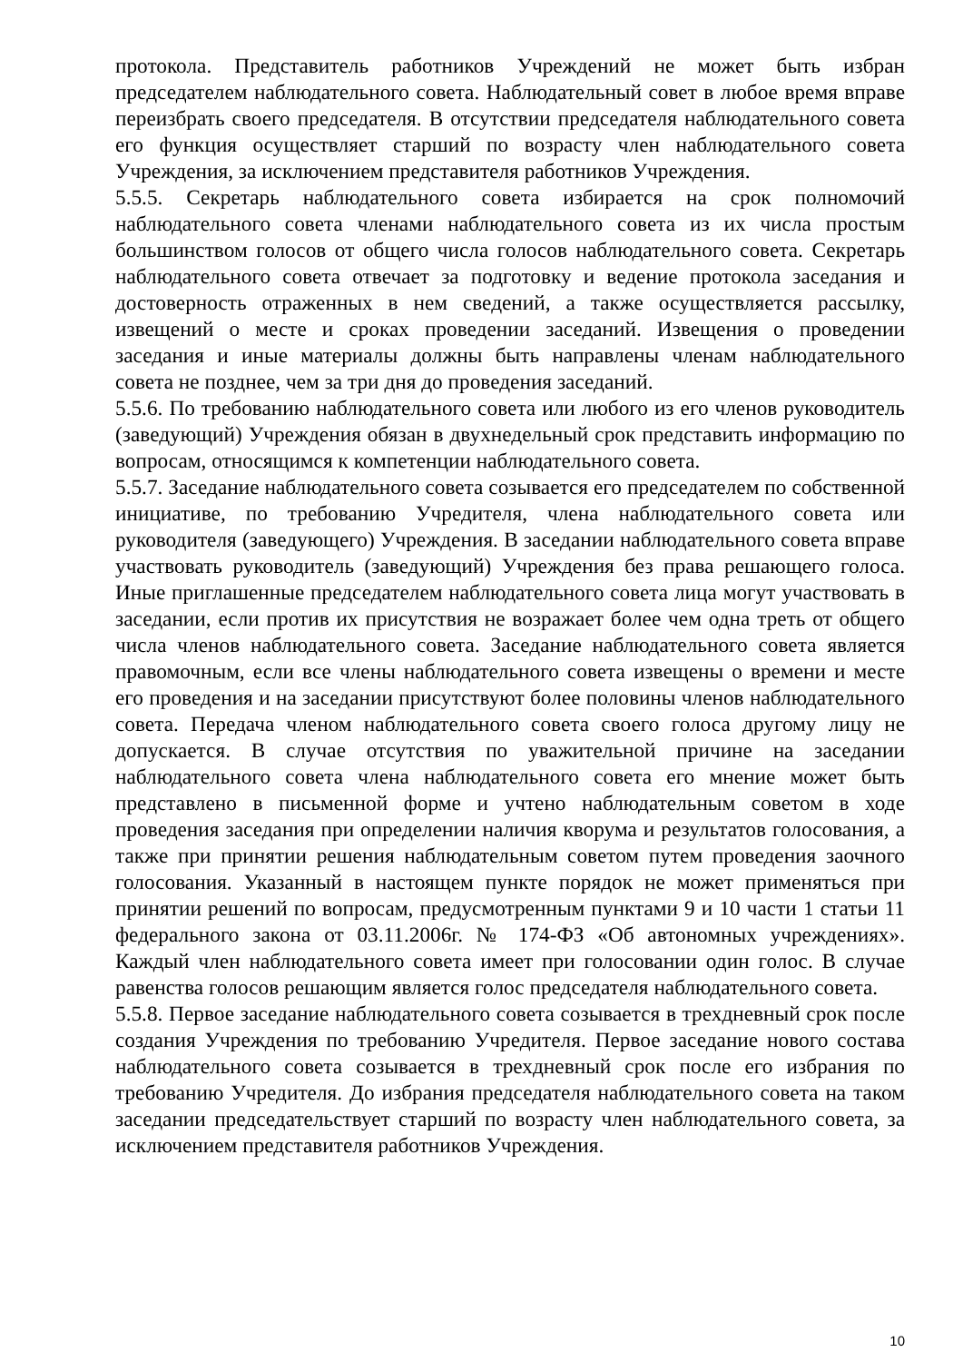протокола. Представитель работников Учреждений не может быть избран председателем наблюдательного совета. Наблюдательный совет в любое время вправе переизбрать своего председателя. В отсутствии председателя наблюдательного совета его функция осуществляет старший по возрасту член наблюдательного совета Учреждения, за исключением представителя работников Учреждения.
5.5.5. Секретарь наблюдательного совета избирается на срок полномочий наблюдательного совета членами наблюдательного совета из их числа простым большинством голосов от общего числа голосов наблюдательного совета. Секретарь наблюдательного совета отвечает за подготовку и ведение протокола заседания и достоверность отраженных в нем сведений, а также осуществляется рассылку, извещений о месте и сроках проведении заседаний. Извещения о проведении заседания и иные материалы должны быть направлены членам наблюдательного совета не позднее, чем за три дня до проведения заседаний.
5.5.6. По требованию наблюдательного совета или любого из его членов руководитель (заведующий) Учреждения обязан в двухнедельный срок представить информацию по вопросам, относящимся к компетенции наблюдательного совета.
5.5.7. Заседание наблюдательного совета созывается его председателем по собственной инициативе, по требованию Учредителя, члена наблюдательного совета или руководителя (заведующего) Учреждения. В заседании наблюдательного совета вправе участвовать руководитель (заведующий) Учреждения без права решающего голоса. Иные приглашенные председателем наблюдательного совета лица могут участвовать в заседании, если против их присутствия не возражает более чем одна треть от общего числа членов наблюдательного совета. Заседание наблюдательного совета является правомочным, если все члены наблюдательного совета извещены о времени и месте его проведения и на заседании присутствуют более половины членов наблюдательного совета. Передача членом наблюдательного совета своего голоса другому лицу не допускается. В случае отсутствия по уважительной причине на заседании наблюдательного совета члена наблюдательного совета его мнение может быть представлено в письменной форме и учтено наблюдательным советом в ходе проведения заседания при определении наличия кворума и результатов голосования, а также при принятии решения наблюдательным советом путем проведения заочного голосования. Указанный в настоящем пункте порядок не может применяться при принятии решений по вопросам, предусмотренным пунктами 9 и 10 части 1 статьи 11 федерального закона от 03.11.2006г. № 174-ФЗ «Об автономных учреждениях». Каждый член наблюдательного совета имеет при голосовании один голос. В случае равенства голосов решающим является голос председателя наблюдательного совета.
5.5.8. Первое заседание наблюдательного совета созывается в трехдневный срок после создания Учреждения по требованию Учредителя. Первое заседание нового состава наблюдательного совета созывается в трехдневный срок после его избрания по требованию Учредителя. До избрания председателя наблюдательного совета на таком заседании председательствует старший по возрасту член наблюдательного совета, за исключением представителя работников Учреждения.
10